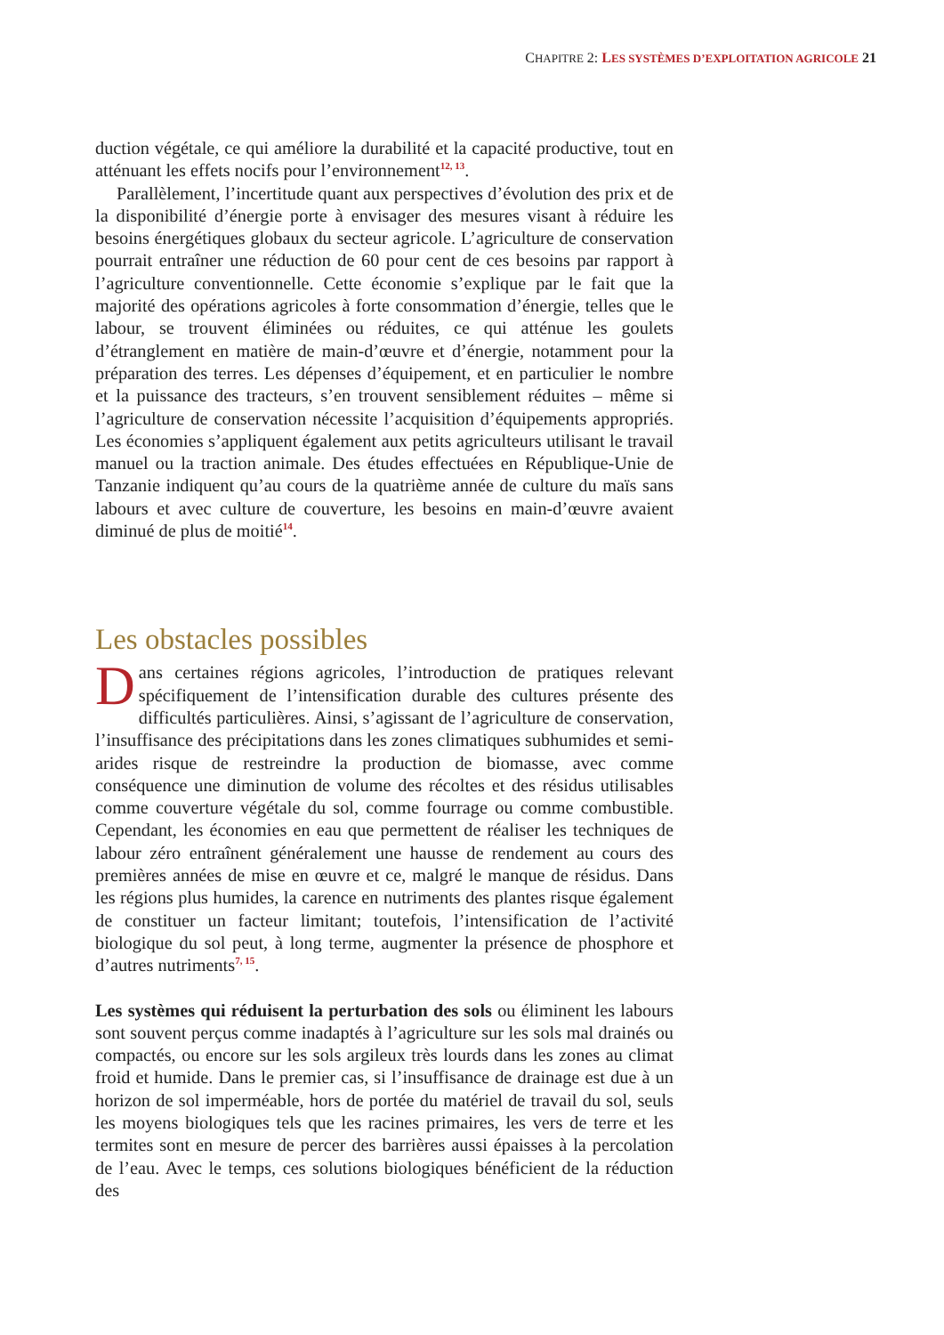CHAPITRE 2: LES SYSTÈMES D’EXPLOITATION AGRICOLE 21
duction végétale, ce qui améliore la durabilité et la capacité productive, tout en atténuant les effets nocifs pour l’environnement<sup>12, 13</sup>.
Parallèlement, l’incertitude quant aux perspectives d’évolution des prix et de la disponibilité d’énergie porte à envisager des mesures visant à réduire les besoins énergétiques globaux du secteur agricole. L’agriculture de conservation pourrait entraîner une réduction de 60 pour cent de ces besoins par rapport à l’agriculture conventionnelle. Cette économie s’explique par le fait que la majorité des opérations agricoles à forte consommation d’énergie, telles que le labour, se trouvent éliminées ou réduites, ce qui atténue les goulets d’étranglement en matière de main-d’œuvre et d’énergie, notamment pour la préparation des terres. Les dépenses d’équipement, et en particulier le nombre et la puissance des tracteurs, s’en trouvent sensiblement réduites – même si l’agriculture de conservation nécessite l’acquisition d’équipements appropriés. Les économies s’appliquent également aux petits agriculteurs utilisant le travail manuel ou la traction animale. Des études effectuées en République-Unie de Tanzanie indiquent qu’au cours de la quatrième année de culture du maïs sans labours et avec culture de couverture, les besoins en main-d’œuvre avaient diminué de plus de moitié<sup>14</sup>.
Les obstacles possibles
Dans certaines régions agricoles, l’introduction de pratiques relevant spécifiquement de l’intensification durable des cultures présente des difficultés particulières. Ainsi, s’agissant de l’agriculture de conservation, l’insuffisance des précipitations dans les zones climatiques subhumides et semi-arides risque de restreindre la production de biomasse, avec comme conséquence une diminution de volume des récoltes et des résidus utilisables comme couverture végétale du sol, comme fourrage ou comme combustible. Cependant, les économies en eau que permettent de réaliser les techniques de labour zéro entraînent généralement une hausse de rendement au cours des premières années de mise en œuvre et ce, malgré le manque de résidus. Dans les régions plus humides, la carence en nutriments des plantes risque également de constituer un facteur limitant; toutefois, l’intensification de l’activité biologique du sol peut, à long terme, augmenter la présence de phosphore et d’autres nutriments<sup>7, 15</sup>.
Les systèmes qui réduisent la perturbation des sols ou éliminent les labours sont souvent perçus comme inadaptés à l’agriculture sur les sols mal drainés ou compactés, ou encore sur les sols argileux très lourds dans les zones au climat froid et humide. Dans le premier cas, si l’insuffisance de drainage est due à un horizon de sol imperméable, hors de portée du matériel de travail du sol, seuls les moyens biologiques tels que les racines primaires, les vers de terre et les termites sont en mesure de percer des barrières aussi épaisses à la percolation de l’eau. Avec le temps, ces solutions biologiques bénéficient de la réduction des